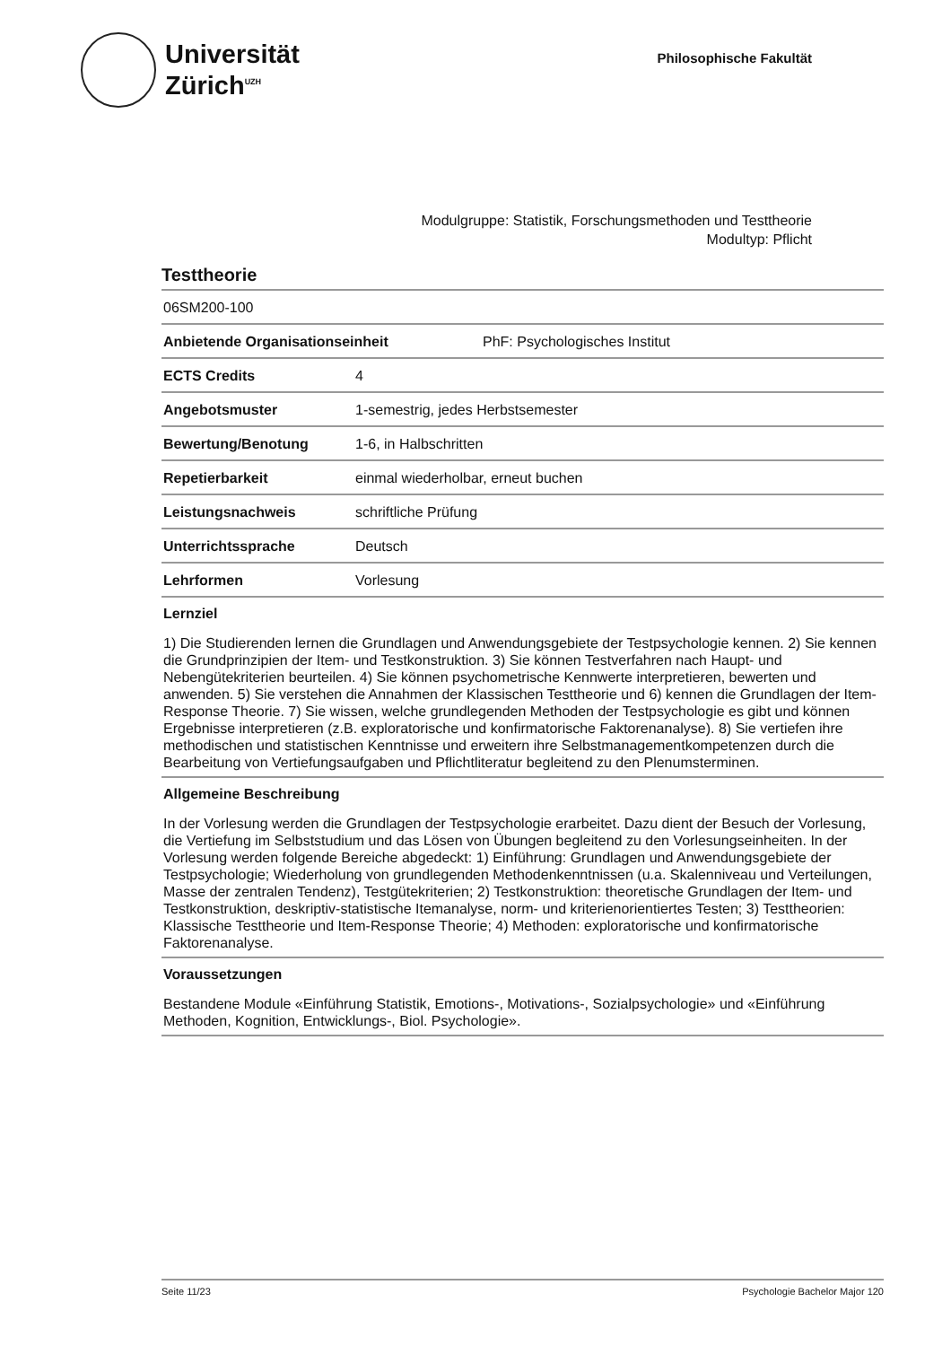Universität
Zürich<sup>UZH</sup>
Philosophische Fakultät
Modulgruppe: Statistik, Forschungsmethoden und Testtheorie
Modultyp: Pflicht
Testtheorie
06SM200-100
Anbietende Organisationseinheit PhF: Psychologisches Institut
ECTS Credits 4
Angebotsmuster 1-semestrig, jedes Herbstsemester
Bewertung/Benotung 1-6, in Halbschritten
Repetierbarkeit einmal wiederholbar, erneut buchen
Leistungsnachweis schriftliche Prüfung
Unterrichtssprache Deutsch
Lehrformen Vorlesung
Lernziel
1) Die Studierenden lernen die Grundlagen und Anwendungsgebiete der Testpsychologie kennen. 2) Sie kennen die Grundprinzipien der Item- und Testkonstruktion. 3) Sie können Testverfahren nach Haupt- und Nebengütekriterien beurteilen. 4) Sie können psychometrische Kennwerte interpretieren, bewerten und anwenden. 5) Sie verstehen die Annahmen der Klassischen Testtheorie und 6) kennen die Grundlagen der Item-Response Theorie. 7) Sie wissen, welche grundlegenden Methoden der Testpsychologie es gibt und können Ergebnisse interpretieren (z.B. exploratorische und konfirmatorische Faktorenanalyse). 8) Sie vertiefen ihre methodischen und statistischen Kenntnisse und erweitern ihre Selbstmanagementkompetenzen durch die Bearbeitung von Vertiefungsaufgaben und Pflichtliteratur begleitend zu den Plenumsterminen.
Allgemeine Beschreibung
In der Vorlesung werden die Grundlagen der Testpsychologie erarbeitet. Dazu dient der Besuch der Vorlesung, die Vertiefung im Selbststudium und das Lösen von Übungen begleitend zu den Vorlesungseinheiten. In der Vorlesung werden folgende Bereiche abgedeckt: 1) Einführung: Grundlagen und Anwendungsgebiete der Testpsychologie; Wiederholung von grundlegenden Methodenkenntnissen (u.a. Skalenniveau und Verteilungen, Masse der zentralen Tendenz), Testgütekriterien; 2) Testkonstruktion: theoretische Grundlagen der Item- und Testkonstruktion, deskriptiv-statistische Itemanalyse, norm- und kriterienorientiertes Testen; 3) Testtheorien: Klassische Testtheorie und Item-Response Theorie; 4) Methoden: exploratorische und konfirmatorische Faktorenanalyse.
Voraussetzungen
Bestandene Module «Einführung Statistik, Emotions-, Motivations-, Sozialpsychologie» und «Einführung Methoden, Kognition, Entwicklungs-, Biol. Psychologie».
Seite 11/23 Psychologie Bachelor Major 120